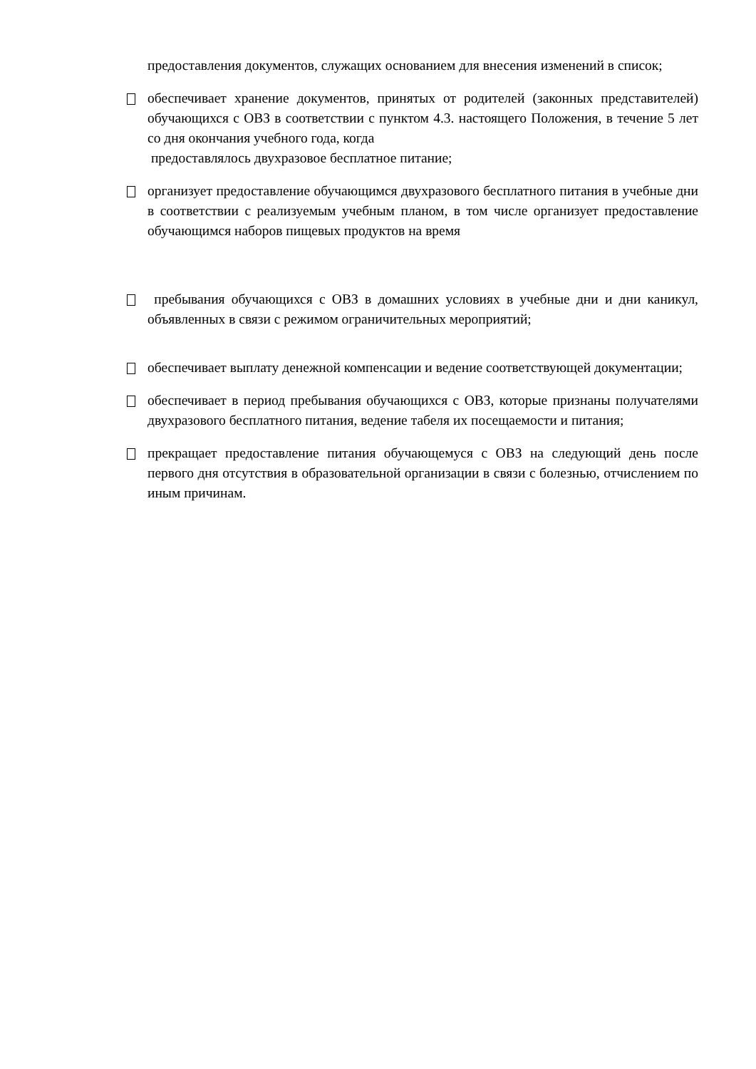предоставления документов, служащих основанием для внесения изменений в список;
обеспечивает хранение документов, принятых от родителей (законных представителей) обучающихся с ОВЗ в соответствии с пунктом 4.3. настоящего Положения, в течение 5 лет со дня окончания учебного года, когда
предоставлялось двухразовое бесплатное питание;
организует предоставление обучающимся двухразового бесплатного питания в учебные дни в соответствии с реализуемым учебным планом, в том числе организует предоставление обучающимся наборов пищевых продуктов на время
пребывания обучающихся с ОВЗ в домашних условиях в учебные дни и дни каникул, объявленных в связи с режимом ограничительных мероприятий;
обеспечивает выплату денежной компенсации и ведение соответствующей документации;
обеспечивает в период пребывания обучающихся с ОВЗ, которые признаны получателями двухразового бесплатного питания, ведение табеля их посещаемости и питания;
прекращает предоставление питания обучающемуся с ОВЗ на следующий день после первого дня отсутствия в образовательной организации в связи с болезнью, отчислением по иным причинам.